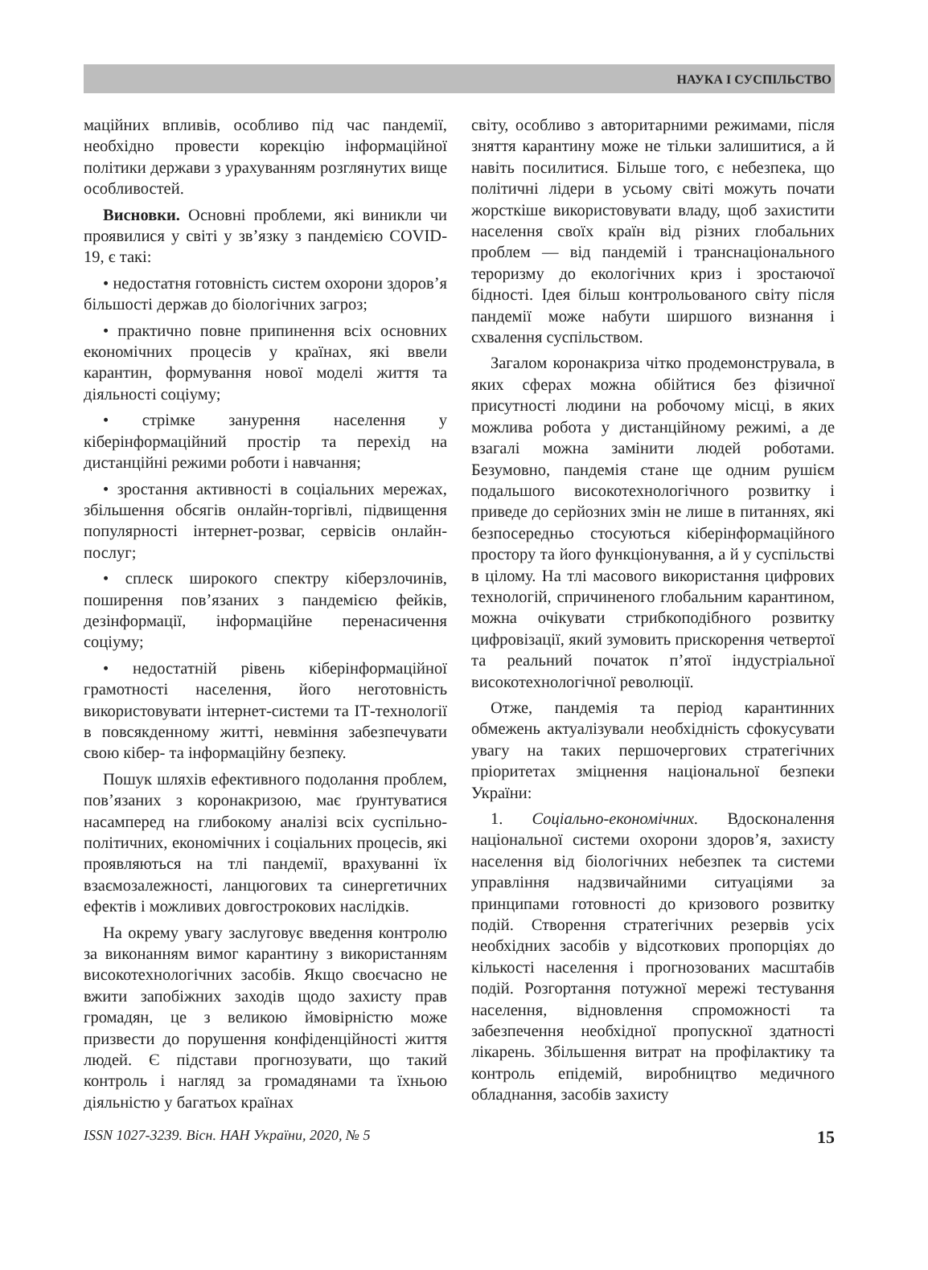НАУКА І СУСПІЛЬСТВО
маційних впливів, особливо під час пандемії, необхідно провести корекцію інформаційної політики держави з урахуванням розглянутих вище особливостей.
Висновки. Основні проблеми, які виникли чи проявилися у світі у зв’язку з пандемією COVID-19, є такі:
• недостатня готовність систем охорони здоров’я більшості держав до біологічних загроз;
• практично повне припинення всіх основних економічних процесів у країнах, які ввели карантин, формування нової моделі життя та діяльності соціуму;
• стрімке занурення населення у кіберінформаційний простір та перехід на дистанційні режими роботи і навчання;
• зростання активності в соціальних мережах, збільшення обсягів онлайн-торгівлі, підвищення популярності інтернет-розваг, сервісів онлайн-послуг;
• сплеск широкого спектру кіберзлочинів, поширення пов’язаних з пандемією фейків, дезінформації, інформаційне перенасичення соціуму;
• недостатній рівень кіберінформаційної грамотності населення, його неготовність використовувати інтернет-системи та ІТ-технології в повсякденному житті, невміння забезпечувати свою кібер- та інформаційну безпеку.
Пошук шляхів ефективного подолання проблем, пов’язаних з коронакризою, має ґрунтуватися насамперед на глибокому аналізі всіх суспільно-політичних, економічних і соціальних процесів, які проявляються на тлі пандемії, врахуванні їх взаємозалежності, ланцюгових та синергетичних ефектів і можливих довгострокових наслідків.
На окрему увагу заслуговує введення контролю за виконанням вимог карантину з використанням високотехнологічних засобів. Якщо своєчасно не вжити запобіжних заходів щодо захисту прав громадян, це з великою ймовірністю може призвести до порушення конфіденційності життя людей. Є підстави прогнозувати, що такий контроль і нагляд за громадянами та їхньою діяльністю у багатьох країнах
світу, особливо з авторитарними режимами, після зняття карантину може не тільки залишитися, а й навіть посилитися. Більше того, є небезпека, що політичні лідери в усьому світі можуть почати жорсткіше використовувати владу, щоб захистити населення своїх країн від різних глобальних проблем — від пандемій і транснаціонального тероризму до екологічних криз і зростаючої бідності. Ідея більш контрольованого світу після пандемії може набути ширшого визнання і схвалення суспільством.
Загалом коронакриза чітко продемонструвала, в яких сферах можна обійтися без фізичної присутності людини на робочому місці, в яких можлива робота у дистанційному режимі, а де взагалі можна замінити людей роботами. Безумовно, пандемія стане ще одним рушієм подальшого високотехнологічного розвитку і приведе до серйозних змін не лише в питаннях, які безпосередньо стосуються кіберінформаційного простору та його функціонування, а й у суспільстві в цілому. На тлі масового використання цифрових технологій, спричиненого глобальним карантином, можна очікувати стрибкоподібного розвитку цифровізації, який зумовить прискорення четвертої та реальний початок п’ятої індустріальної високотехнологічної революції.
Отже, пандемія та період карантинних обмежень актуалізували необхідність сфокусувати увагу на таких першочергових стратегічних пріоритетах зміцнення національної безпеки України:
1. Соціально-економічних. Вдосконалення національної системи охорони здоров’я, захисту населення від біологічних небезпек та системи управління надзвичайними ситуаціями за принципами готовності до кризового розвитку подій. Створення стратегічних резервів усіх необхідних засобів у відсоткових пропорціях до кількості населення і прогнозованих масштабів подій. Розгортання потужної мережі тестування населення, відновлення спроможності та забезпечення необхідної пропускної здатності лікарень. Збільшення витрат на профілактику та контроль епідемій, виробництво медичного обладнання, засобів захисту
ISSN 1027-3239. Вісн. НАН України, 2020, № 5 15